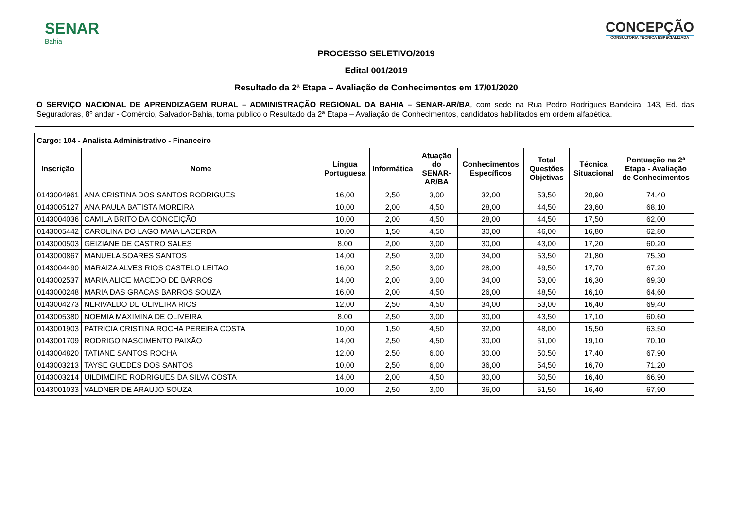SENAR
Bahia
CONCEPÇÃO
CONSULTORIA TÉCNICA ESPECIALIZADA
PROCESSO SELETIVO/2019
Edital 001/2019
Resultado da 2ª Etapa – Avaliação de Conhecimentos em 17/01/2020
O SERVIÇO NACIONAL DE APRENDIZAGEM RURAL – ADMINISTRAÇÃO REGIONAL DA BAHIA – SENAR-AR/BA, com sede na Rua Pedro Rodrigues Bandeira, 143, Ed. das Seguradoras, 8º andar - Comércio, Salvador-Bahia, torna público o Resultado da 2ª Etapa – Avaliação de Conhecimentos, candidatos habilitados em ordem alfabética.
| Cargo: 104 - Analista Administrativo - Financeiro | | | | | | | | |
| --- | --- | --- | --- | --- | --- | --- | --- | --- |
| Inscrição | Nome | Língua Portuguesa | Informática | Atuação do SENAR-AR/BA | Conhecimentos Específicos | Total Questões Objetivas | Técnica Situacional | Pontuação na 2ª Etapa - Avaliação de Conhecimentos |
| 0143004961 | ANA CRISTINA DOS SANTOS RODRIGUES | 16,00 | 2,50 | 3,00 | 32,00 | 53,50 | 20,90 | 74,40 |
| 0143005127 | ANA PAULA BATISTA MOREIRA | 10,00 | 2,00 | 4,50 | 28,00 | 44,50 | 23,60 | 68,10 |
| 0143004036 | CAMILA BRITO DA CONCEIÇÃO | 10,00 | 2,00 | 4,50 | 28,00 | 44,50 | 17,50 | 62,00 |
| 0143005442 | CAROLINA DO LAGO MAIA LACERDA | 10,00 | 1,50 | 4,50 | 30,00 | 46,00 | 16,80 | 62,80 |
| 0143000503 | GEIZIANE DE CASTRO SALES | 8,00 | 2,00 | 3,00 | 30,00 | 43,00 | 17,20 | 60,20 |
| 0143000867 | MANUELA SOARES SANTOS | 14,00 | 2,50 | 3,00 | 34,00 | 53,50 | 21,80 | 75,30 |
| 0143004490 | MARAIZA ALVES RIOS CASTELO LEITAO | 16,00 | 2,50 | 3,00 | 28,00 | 49,50 | 17,70 | 67,20 |
| 0143002537 | MARIA ALICE MACEDO DE BARROS | 14,00 | 2,00 | 3,00 | 34,00 | 53,00 | 16,30 | 69,30 |
| 0143000248 | MARIA DAS GRACAS BARROS SOUZA | 16,00 | 2,00 | 4,50 | 26,00 | 48,50 | 16,10 | 64,60 |
| 0143004273 | NERIVALDO DE OLIVEIRA RIOS | 12,00 | 2,50 | 4,50 | 34,00 | 53,00 | 16,40 | 69,40 |
| 0143005380 | NOEMIA MAXIMINA DE OLIVEIRA | 8,00 | 2,50 | 3,00 | 30,00 | 43,50 | 17,10 | 60,60 |
| 0143001903 | PATRICIA CRISTINA ROCHA PEREIRA COSTA | 10,00 | 1,50 | 4,50 | 32,00 | 48,00 | 15,50 | 63,50 |
| 0143001709 | RODRIGO NASCIMENTO PAIXÃO | 14,00 | 2,50 | 4,50 | 30,00 | 51,00 | 19,10 | 70,10 |
| 0143004820 | TATIANE SANTOS ROCHA | 12,00 | 2,50 | 6,00 | 30,00 | 50,50 | 17,40 | 67,90 |
| 0143003213 | TAYSE GUEDES DOS SANTOS | 10,00 | 2,50 | 6,00 | 36,00 | 54,50 | 16,70 | 71,20 |
| 0143003214 | UILDIMEIRE RODRIGUES DA SILVA COSTA | 14,00 | 2,00 | 4,50 | 30,00 | 50,50 | 16,40 | 66,90 |
| 0143001033 | VALDNER DE ARAUJO SOUZA | 10,00 | 2,50 | 3,00 | 36,00 | 51,50 | 16,40 | 67,90 |